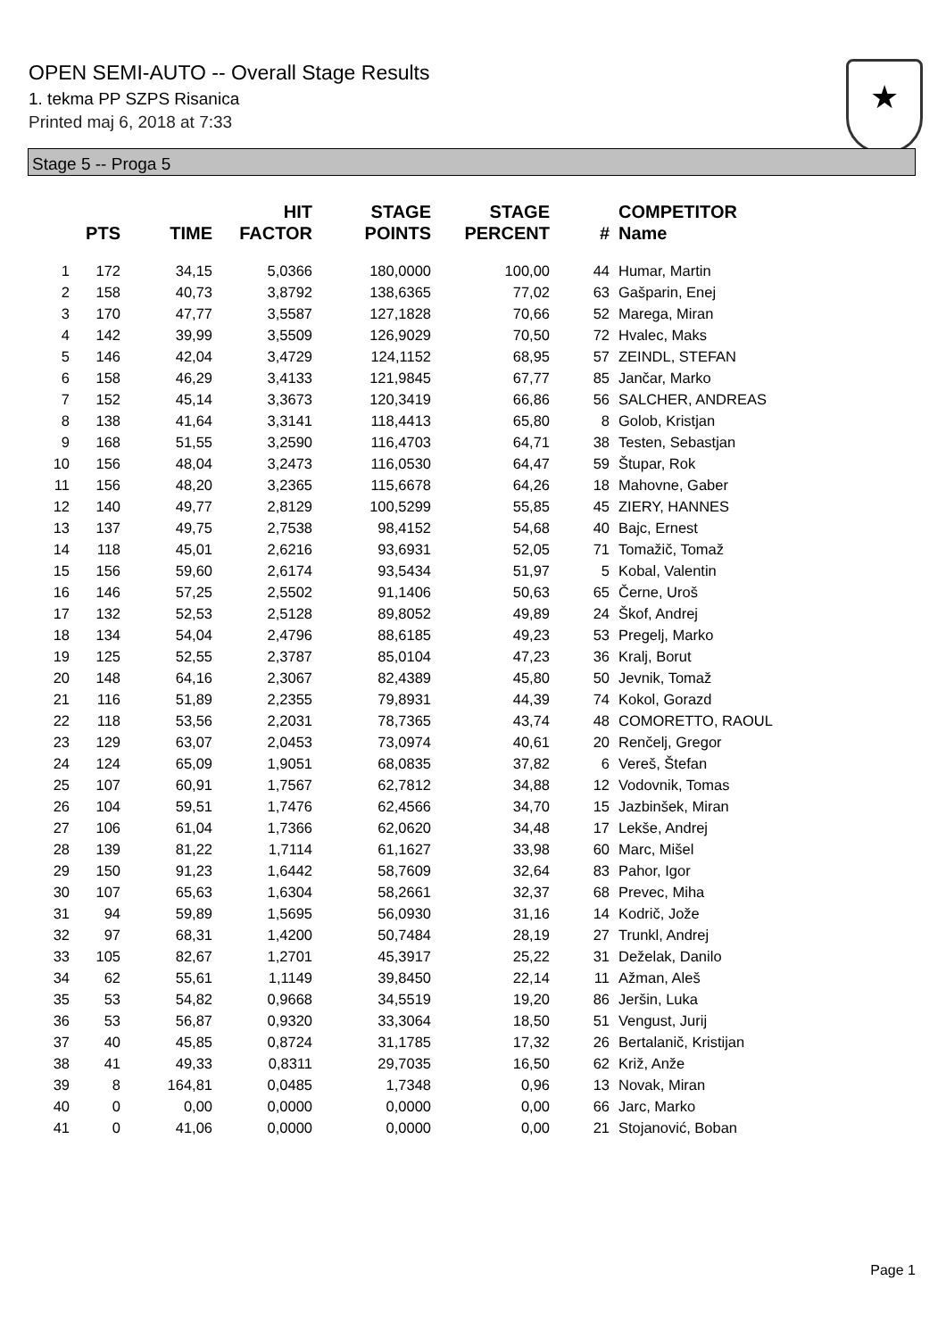OPEN SEMI-AUTO -- Overall Stage Results
1. tekma PP SZPS Risanica
Printed maj 6, 2018 at 7:33
★
Stage 5 -- Proga 5
| | PTS | TIME | HIT FACTOR | STAGE POINTS | STAGE PERCENT | # | COMPETITOR Name |
| --- | --- | --- | --- | --- | --- | --- | --- |
| 1 | 172 | 34,15 | 5,0366 | 180,0000 | 100,00 | 44 | Humar, Martin |
| 2 | 158 | 40,73 | 3,8792 | 138,6365 | 77,02 | 63 | Gašparin, Enej |
| 3 | 170 | 47,77 | 3,5587 | 127,1828 | 70,66 | 52 | Marega, Miran |
| 4 | 142 | 39,99 | 3,5509 | 126,9029 | 70,50 | 72 | Hvalec, Maks |
| 5 | 146 | 42,04 | 3,4729 | 124,1152 | 68,95 | 57 | ZEINDL, STEFAN |
| 6 | 158 | 46,29 | 3,4133 | 121,9845 | 67,77 | 85 | Jančar, Marko |
| 7 | 152 | 45,14 | 3,3673 | 120,3419 | 66,86 | 56 | SALCHER, ANDREAS |
| 8 | 138 | 41,64 | 3,3141 | 118,4413 | 65,80 | 8 | Golob, Kristjan |
| 9 | 168 | 51,55 | 3,2590 | 116,4703 | 64,71 | 38 | Testen, Sebastjan |
| 10 | 156 | 48,04 | 3,2473 | 116,0530 | 64,47 | 59 | Štupar, Rok |
| 11 | 156 | 48,20 | 3,2365 | 115,6678 | 64,26 | 18 | Mahovne, Gaber |
| 12 | 140 | 49,77 | 2,8129 | 100,5299 | 55,85 | 45 | ZIERY, HANNES |
| 13 | 137 | 49,75 | 2,7538 | 98,4152 | 54,68 | 40 | Bajc, Ernest |
| 14 | 118 | 45,01 | 2,6216 | 93,6931 | 52,05 | 71 | Tomažič, Tomaž |
| 15 | 156 | 59,60 | 2,6174 | 93,5434 | 51,97 | 5 | Kobal, Valentin |
| 16 | 146 | 57,25 | 2,5502 | 91,1406 | 50,63 | 65 | Černe, Uroš |
| 17 | 132 | 52,53 | 2,5128 | 89,8052 | 49,89 | 24 | Škof, Andrej |
| 18 | 134 | 54,04 | 2,4796 | 88,6185 | 49,23 | 53 | Pregelj, Marko |
| 19 | 125 | 52,55 | 2,3787 | 85,0104 | 47,23 | 36 | Kralj, Borut |
| 20 | 148 | 64,16 | 2,3067 | 82,4389 | 45,80 | 50 | Jevnik, Tomaž |
| 21 | 116 | 51,89 | 2,2355 | 79,8931 | 44,39 | 74 | Kokol, Gorazd |
| 22 | 118 | 53,56 | 2,2031 | 78,7365 | 43,74 | 48 | COMORETTO, RAOUL |
| 23 | 129 | 63,07 | 2,0453 | 73,0974 | 40,61 | 20 | Renčelj, Gregor |
| 24 | 124 | 65,09 | 1,9051 | 68,0835 | 37,82 | 6 | Vereš, Štefan |
| 25 | 107 | 60,91 | 1,7567 | 62,7812 | 34,88 | 12 | Vodovnik, Tomas |
| 26 | 104 | 59,51 | 1,7476 | 62,4566 | 34,70 | 15 | Jazbinšek, Miran |
| 27 | 106 | 61,04 | 1,7366 | 62,0620 | 34,48 | 17 | Lekše, Andrej |
| 28 | 139 | 81,22 | 1,7114 | 61,1627 | 33,98 | 60 | Marc, Mišel |
| 29 | 150 | 91,23 | 1,6442 | 58,7609 | 32,64 | 83 | Pahor, Igor |
| 30 | 107 | 65,63 | 1,6304 | 58,2661 | 32,37 | 68 | Prevec, Miha |
| 31 | 94 | 59,89 | 1,5695 | 56,0930 | 31,16 | 14 | Kodrič, Jože |
| 32 | 97 | 68,31 | 1,4200 | 50,7484 | 28,19 | 27 | Trunkl, Andrej |
| 33 | 105 | 82,67 | 1,2701 | 45,3917 | 25,22 | 31 | Deželak, Danilo |
| 34 | 62 | 55,61 | 1,1149 | 39,8450 | 22,14 | 11 | Ažman, Aleš |
| 35 | 53 | 54,82 | 0,9668 | 34,5519 | 19,20 | 86 | Jeršin, Luka |
| 36 | 53 | 56,87 | 0,9320 | 33,3064 | 18,50 | 51 | Vengust, Jurij |
| 37 | 40 | 45,85 | 0,8724 | 31,1785 | 17,32 | 26 | Bertalanič, Kristijan |
| 38 | 41 | 49,33 | 0,8311 | 29,7035 | 16,50 | 62 | Križ, Anže |
| 39 | 8 | 164,81 | 0,0485 | 1,7348 | 0,96 | 13 | Novak, Miran |
| 40 | 0 | 0,00 | 0,0000 | 0,0000 | 0,00 | 66 | Jarc, Marko |
| 41 | 0 | 41,06 | 0,0000 | 0,0000 | 0,00 | 21 | Stojanović, Boban |
Page 1